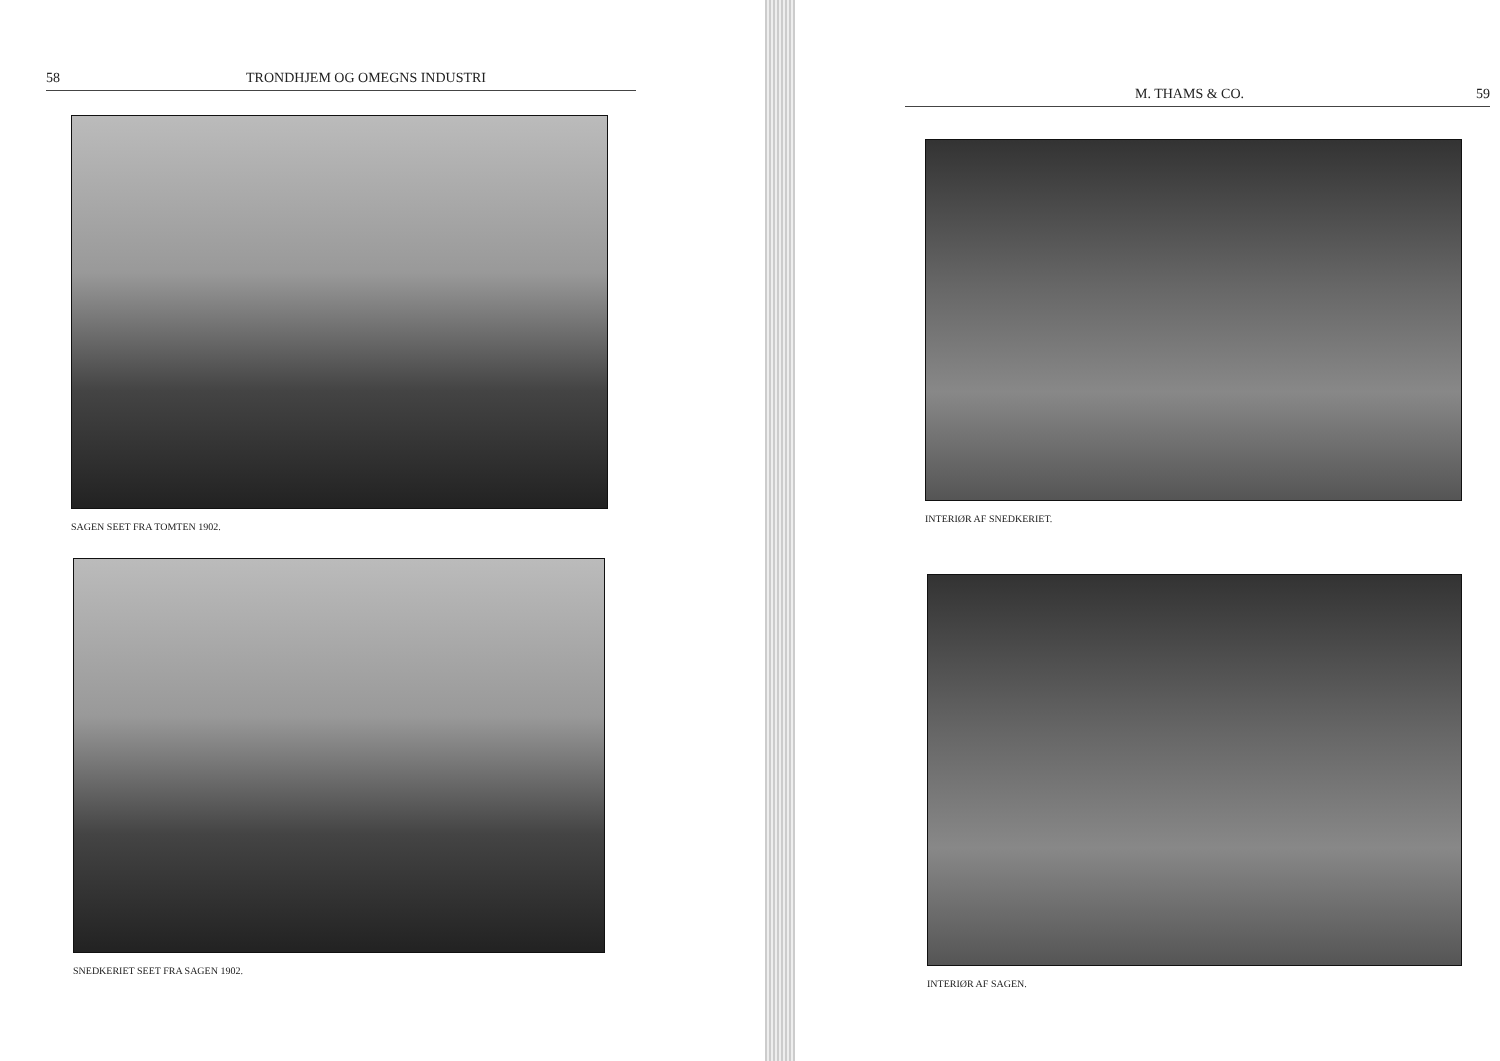58 TRONDHJEM OG OMEGNS INDUSTRI
SAGEN SEET FRA TOMTEN 1902.
SNEDKERIET SEET FRA SAGEN 1902.
M. THAMS & CO. 59
INTERIØR AF SNEDKERIET.
INTERIØR AF SAGEN.